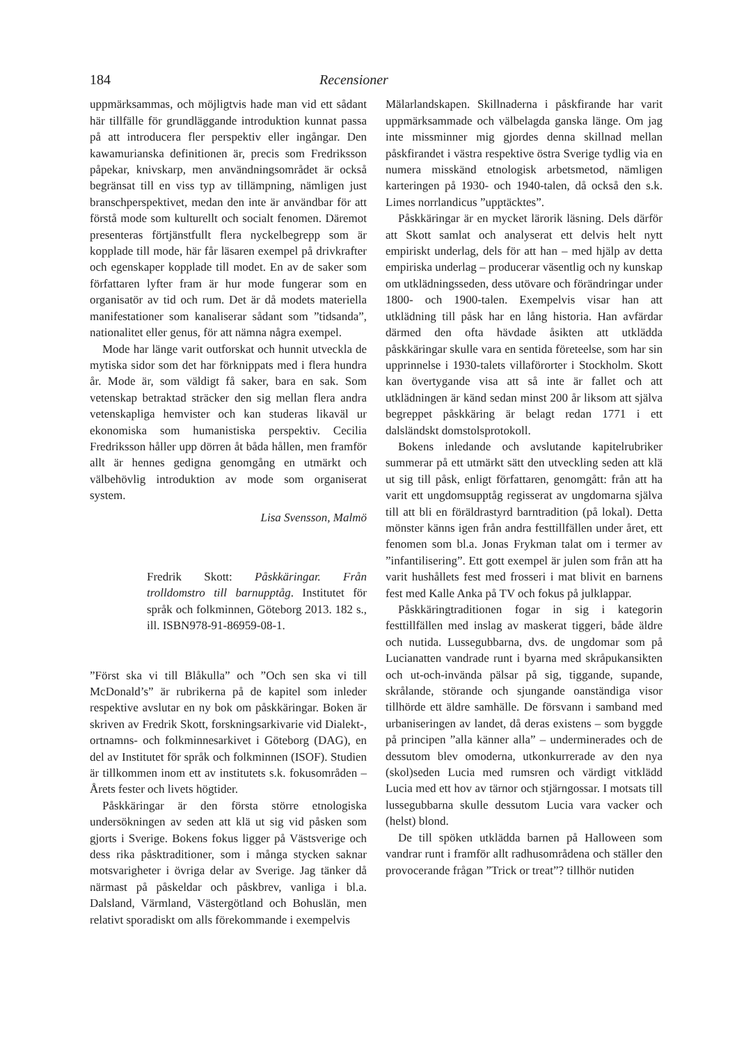184 Recensioner
uppmärksammas, och möjligtvis hade man vid ett sådant här tillfälle för grundläggande introduktion kunnat passa på att introducera fler perspektiv eller ingångar. Den kawamurianska definitionen är, precis som Fredriksson påpekar, knivskarp, men användningsområdet är också begränsat till en viss typ av tillämpning, nämligen just branschperspektivet, medan den inte är användbar för att förstå mode som kulturellt och socialt fenomen. Däremot presenteras förtjänstfullt flera nyckelbegrepp som är kopplade till mode, här får läsaren exempel på drivkrafter och egenskaper kopplade till modet. En av de saker som författaren lyfter fram är hur mode fungerar som en organisatör av tid och rum. Det är då modets materiella manifestationer som kanaliserar sådant som ”tidsanda”, nationalitet eller genus, för att nämna några exempel.
Mode har länge varit outforskat och hunnit utveckla de mytiska sidor som det har förknippats med i flera hundra år. Mode är, som väldigt få saker, bara en sak. Som vetenskap betraktad sträcker den sig mellan flera andra vetenskapliga hemvister och kan studeras likaväl ur ekonomiska som humanistiska perspektiv. Cecilia Fredriksson håller upp dörren åt båda hållen, men framför allt är hennes gedigna genomgång en utmärkt och välbehövlig introduktion av mode som organiserat system.
Lisa Svensson, Malmö
Fredrik Skott: Påskkäringar. Från trolldomstro till barnupptåg. Institutet för språk och folkminnen, Göteborg 2013. 182 s., ill. ISBN978-91-86959-08-1.
”Först ska vi till Blåkulla” och ”Och sen ska vi till McDonald’s” är rubrikerna på de kapitel som inleder respektive avslutar en ny bok om påskkäringar. Boken är skriven av Fredrik Skott, forskningsarkivarie vid Dialekt-, ortnamns- och folkminnesarkivet i Göteborg (DAG), en del av Institutet för språk och folkminnen (ISOF). Studien är tillkommen inom ett av institutets s.k. fokusområden – Årets fester och livets högtider.
Påskkäringar är den första större etnologiska undersökningen av seden att klä ut sig vid påsken som gjorts i Sverige. Bokens fokus ligger på Västsverige och dess rika påsktraditioner, som i många stycken saknar motsvarigheter i övriga delar av Sverige. Jag tänker då närmast på påskeldar och påskbrev, vanliga i bl.a. Dalsland, Värmland, Västergötland och Bohuslän, men relativt sporadiskt om alls förekommande i exempelvis
Mälarlandskapen. Skillnaderna i påskfirande har varit uppmärksammade och välbelagda ganska länge. Om jag inte missminner mig gjordes denna skillnad mellan påskfirandet i västra respektive östra Sverige tydlig via en numera misskänd etnologisk arbetsmetod, nämligen karteringen på 1930- och 1940-talen, då också den s.k. Limes norrlandicus ”upptäcktes”.
Påskkäringar är en mycket lärorik läsning. Dels därför att Skott samlat och analyserat ett delvis helt nytt empiriskt underlag, dels för att han – med hjälp av detta empiriska underlag – producerar väsentlig och ny kunskap om utklädningsseden, dess utövare och förändringar under 1800- och 1900-talen. Exempelvis visar han att utklädning till påsk har en lång historia. Han avfärdar därmed den ofta hävdade åsikten att utklädda påskkäringar skulle vara en sentida företeelse, som har sin upprinnelse i 1930-talets villaförorter i Stockholm. Skott kan övertygande visa att så inte är fallet och att utklädningen är känd sedan minst 200 år liksom att själva begreppet påskkäring är belagt redan 1771 i ett dalsländskt domstolsprotokoll.
Bokens inledande och avslutande kapitelrubriker summerar på ett utmärkt sätt den utveckling seden att klä ut sig till påsk, enligt författaren, genomgått: från att ha varit ett ungdomsupptåg regisserat av ungdomarna själva till att bli en föräldrastyrd barntradition (på lokal). Detta mönster känns igen från andra festtillfällen under året, ett fenomen som bl.a. Jonas Frykman talat om i termer av ”infantilisering”. Ett gott exempel är julen som från att ha varit hushållets fest med frosseri i mat blivit en barnens fest med Kalle Anka på TV och fokus på julklappar.
Påskkäringtraditionen fogar in sig i kategorin festtillfällen med inslag av maskerat tiggeri, både äldre och nutida. Lussegubbarna, dvs. de ungdomar som på Lucianatten vandrade runt i byarna med skråpukansikten och ut-och-invända pälsar på sig, tiggande, supande, skrålande, störande och sjungande oanständiga visor tillhörde ett äldre samhälle. De försvann i samband med urbaniseringen av landet, då deras existens – som byggde på principen ”alla känner alla” – underminerades och de dessutom blev omoderna, utkonkurrerade av den nya (skol)seden Lucia med rumsren och värdigt vitklädd Lucia med ett hov av tärnor och stjärngossar. I motsats till lussegubbarna skulle dessutom Lucia vara vacker och (helst) blond.
De till spöken utklädda barnen på Halloween som vandrar runt i framför allt radhusområdena och ställer den provocerande frågan ”Trick or treat”? tillhör nutiden